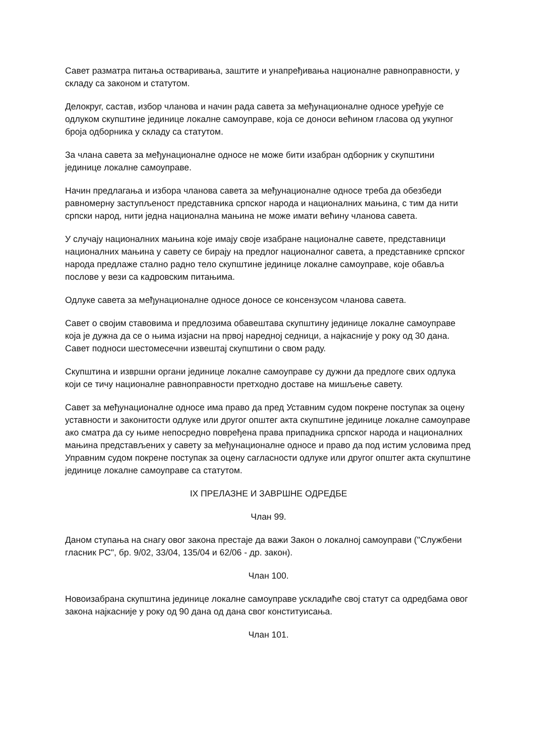Савет разматра питања остваривања, заштите и унапређивања националне равноправности, у складу са законом и статутом.
Делокруг, састав, избор чланова и начин рада савета за међунационалне односе уређује се одлуком скупштине јединице локалне самоуправе, која се доноси већином гласова од укупног броја одборника у складу са статутом.
За члана савета за међунационалне односе не може бити изабран одборник у скупштини јединице локалне самоуправе.
Начин предлагања и избора чланова савета за међунационалне односе треба да обезбеди равномерну заступљеност представника српског народа и националних мањина, с тим да нити српски народ, нити једна национална мањина не може имати већину чланова савета.
У случају националних мањина које имају своје изабране националне савете, представници националних мањина у савету се бирају на предлог националног савета, а представнике српског народа предлаже стално радно тело скупштине јединице локалне самоуправе, које обавља послове у вези са кадровским питањима.
Одлуке савета за међунационалне односе доносе се консензусом чланова савета.
Савет о својим ставовима и предлозима обавештава скупштину јединице локалне самоуправе која је дужна да се о њима изјасни на првој наредној седници, а најкасније у року од 30 дана. Савет подноси шестомесечни извештај скупштини о свом раду.
Скупштина и извршни органи јединице локалне самоуправе су дужни да предлоге свих одлука који се тичу националне равноправности претходно доставе на мишљење савету.
Савет за међунационалне односе има право да пред Уставним судом покрене поступак за оцену уставности и законитости одлуке или другог општег акта скупштине јединице локалне самоуправе ако сматра да су њиме непосредно повређена права припадника српског народа и националних мањина представљених у савету за међунационалне односе и право да под истим условима пред Управним судом покрене поступак за оцену сагласности одлуке или другог општег акта скупштине јединице локалне самоуправе са статутом.
IX ПРЕЛАЗНЕ И ЗАВРШНЕ ОДРЕДБЕ
Члан 99.
Даном ступања на снагу овог закона престаје да важи Закон о локалној самоуправи ("Службени гласник РС", бр. 9/02, 33/04, 135/04 и 62/06 - др. закон).
Члан 100.
Новоизабрана скупштина јединице локалне самоуправе ускладиће свој статут са одредбама овог закона најкасније у року од 90 дана од дана свог конституисања.
Члан 101.